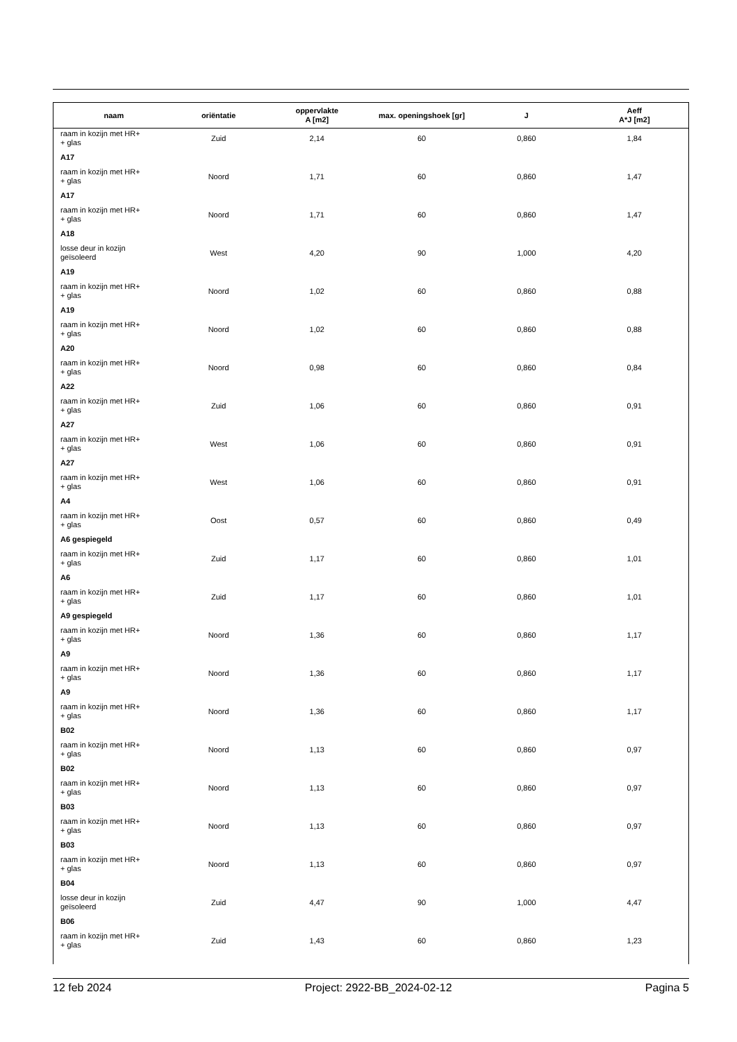| naam | oriëntatie | oppervlakte A [m2] | max. openingshoek [gr] | J | Aeff A*J [m2] |
| --- | --- | --- | --- | --- | --- |
| raam in kozijn met HR+ + glas | Zuid | 2,14 | 60 | 0,860 | 1,84 |
| A17 | | | | | |
| raam in kozijn met HR+ + glas | Noord | 1,71 | 60 | 0,860 | 1,47 |
| A17 | | | | | |
| raam in kozijn met HR+ + glas | Noord | 1,71 | 60 | 0,860 | 1,47 |
| A18 | | | | | |
| losse deur in kozijn geïsoleerd | West | 4,20 | 90 | 1,000 | 4,20 |
| A19 | | | | | |
| raam in kozijn met HR+ + glas | Noord | 1,02 | 60 | 0,860 | 0,88 |
| A19 | | | | | |
| raam in kozijn met HR+ + glas | Noord | 1,02 | 60 | 0,860 | 0,88 |
| A20 | | | | | |
| raam in kozijn met HR+ + glas | Noord | 0,98 | 60 | 0,860 | 0,84 |
| A22 | | | | | |
| raam in kozijn met HR+ + glas | Zuid | 1,06 | 60 | 0,860 | 0,91 |
| A27 | | | | | |
| raam in kozijn met HR+ + glas | West | 1,06 | 60 | 0,860 | 0,91 |
| A27 | | | | | |
| raam in kozijn met HR+ + glas | West | 1,06 | 60 | 0,860 | 0,91 |
| A4 | | | | | |
| raam in kozijn met HR+ + glas | Oost | 0,57 | 60 | 0,860 | 0,49 |
| A6 gespiegeld | | | | | |
| raam in kozijn met HR+ + glas | Zuid | 1,17 | 60 | 0,860 | 1,01 |
| A6 | | | | | |
| raam in kozijn met HR+ + glas | Zuid | 1,17 | 60 | 0,860 | 1,01 |
| A9 gespiegeld | | | | | |
| raam in kozijn met HR+ + glas | Noord | 1,36 | 60 | 0,860 | 1,17 |
| A9 | | | | | |
| raam in kozijn met HR+ + glas | Noord | 1,36 | 60 | 0,860 | 1,17 |
| A9 | | | | | |
| raam in kozijn met HR+ + glas | Noord | 1,36 | 60 | 0,860 | 1,17 |
| B02 | | | | | |
| raam in kozijn met HR+ + glas | Noord | 1,13 | 60 | 0,860 | 0,97 |
| B02 | | | | | |
| raam in kozijn met HR+ + glas | Noord | 1,13 | 60 | 0,860 | 0,97 |
| B03 | | | | | |
| raam in kozijn met HR+ + glas | Noord | 1,13 | 60 | 0,860 | 0,97 |
| B03 | | | | | |
| raam in kozijn met HR+ + glas | Noord | 1,13 | 60 | 0,860 | 0,97 |
| B04 | | | | | |
| losse deur in kozijn geïsoleerd | Zuid | 4,47 | 90 | 1,000 | 4,47 |
| B06 | | | | | |
| raam in kozijn met HR+ + glas | Zuid | 1,43 | 60 | 0,860 | 1,23 |
12 feb 2024 Project: 2922-BB_2024-02-12 Pagina 5